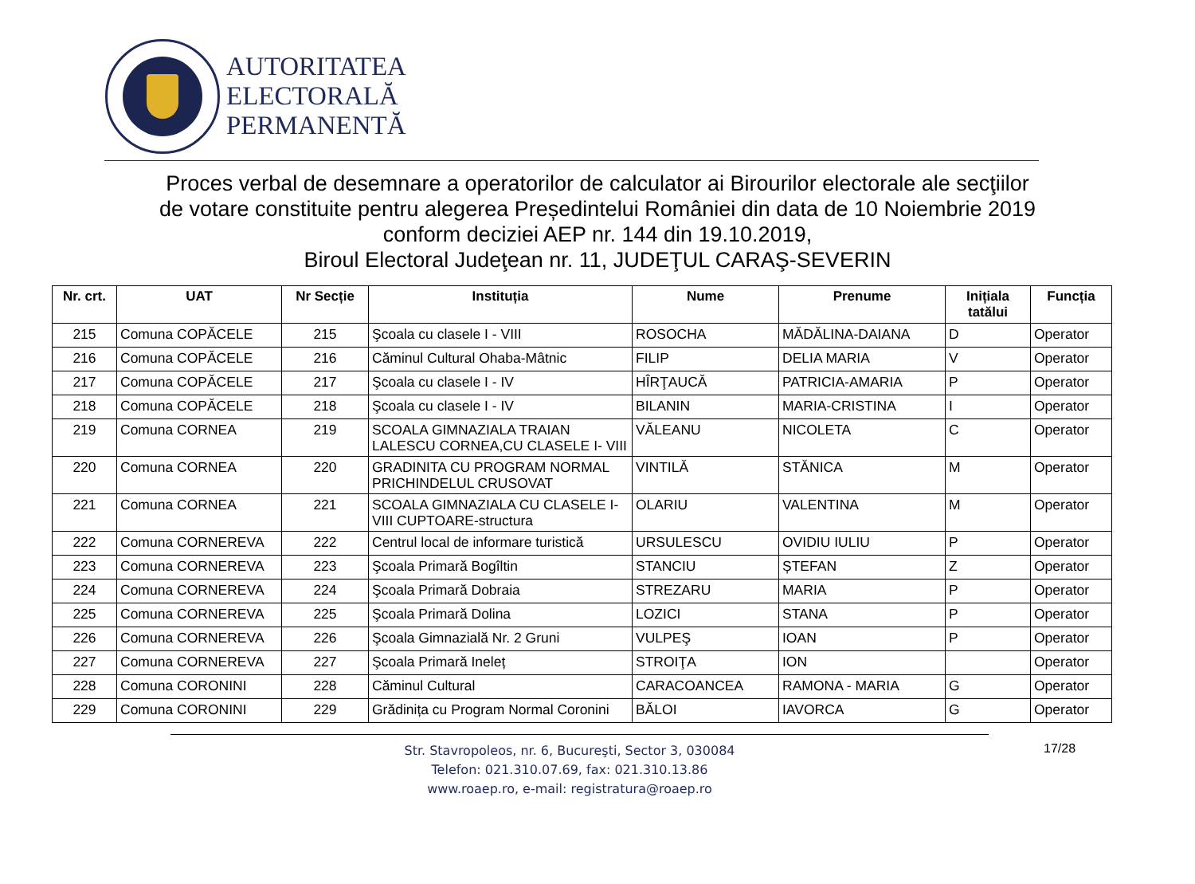AUTORITATEA
ELECTORALĂ
PERMANENTĂ
Proces verbal de desemnare a operatorilor de calculator ai Birourilor electorale ale secţiilor
de votare constituite pentru alegerea Președintelui României din data de 10 Noiembrie 2019
conform deciziei AEP nr. 144 din 19.10.2019,
Biroul Electoral Judeţean nr. 11, JUDEŢUL CARAŞ-SEVERIN
| Nr. crt. | UAT | Nr Secție | Instituția | Nume | Prenume | Inițiala tatălui | Funcția |
| --- | --- | --- | --- | --- | --- | --- | --- |
| 215 | Comuna COPĂCELE | 215 | Şcoala cu clasele I - VIII | ROSOCHA | MĂDĂLINA-DAIANA | D | Operator |
| 216 | Comuna COPĂCELE | 216 | Căminul Cultural Ohaba-Mâtnic | FILIP | DELIA MARIA | V | Operator |
| 217 | Comuna COPĂCELE | 217 | Şcoala cu clasele I - IV | HÎRŢAUCĂ | PATRICIA-AMARIA | P | Operator |
| 218 | Comuna COPĂCELE | 218 | Şcoala cu clasele I - IV | BILANIN | MARIA-CRISTINA | I | Operator |
| 219 | Comuna CORNEA | 219 | SCOALA GIMNAZIALA TRAIAN LALESCU CORNEA,CU CLASELE I- VIII | VĂLEANU | NICOLETA | C | Operator |
| 220 | Comuna CORNEA | 220 | GRADINITA CU PROGRAM NORMAL PRICHINDELUL CRUSOVAT | VINTILĂ | STĂNICA | M | Operator |
| 221 | Comuna CORNEA | 221 | SCOALA GIMNAZIALA CU CLASELE I-VIII CUPTOARE-structura | OLARIU | VALENTINA | M | Operator |
| 222 | Comuna CORNEREVA | 222 | Centrul local de informare turistică | URSULESCU | OVIDIU IULIU | P | Operator |
| 223 | Comuna CORNEREVA | 223 | Şcoala Primară Bogîltin | STANCIU | ȘTEFAN | Z | Operator |
| 224 | Comuna CORNEREVA | 224 | Şcoala Primară Dobraia | STREZARU | MARIA | P | Operator |
| 225 | Comuna CORNEREVA | 225 | Şcoala Primară Dolina | LOZICI | STANA | P | Operator |
| 226 | Comuna CORNEREVA | 226 | Şcoala Gimnazială Nr. 2 Gruni | VULPEŞ | IOAN | P | Operator |
| 227 | Comuna CORNEREVA | 227 | Şcoala Primară Ineleț | STROIŢA | ION | | Operator |
| 228 | Comuna CORONINI | 228 | Căminul Cultural | CARACOANCEA | RAMONA - MARIA | G | Operator |
| 229 | Comuna CORONINI | 229 | Grădinița cu Program Normal Coronini | BĂLOI | IAVORCA | G | Operator |
Str. Stavropoleos, nr. 6, Bucureşti, Sector 3, 030084
Telefon: 021.310.07.69, fax: 021.310.13.86
www.roaep.ro, e-mail: registratura@roaep.ro
17/28